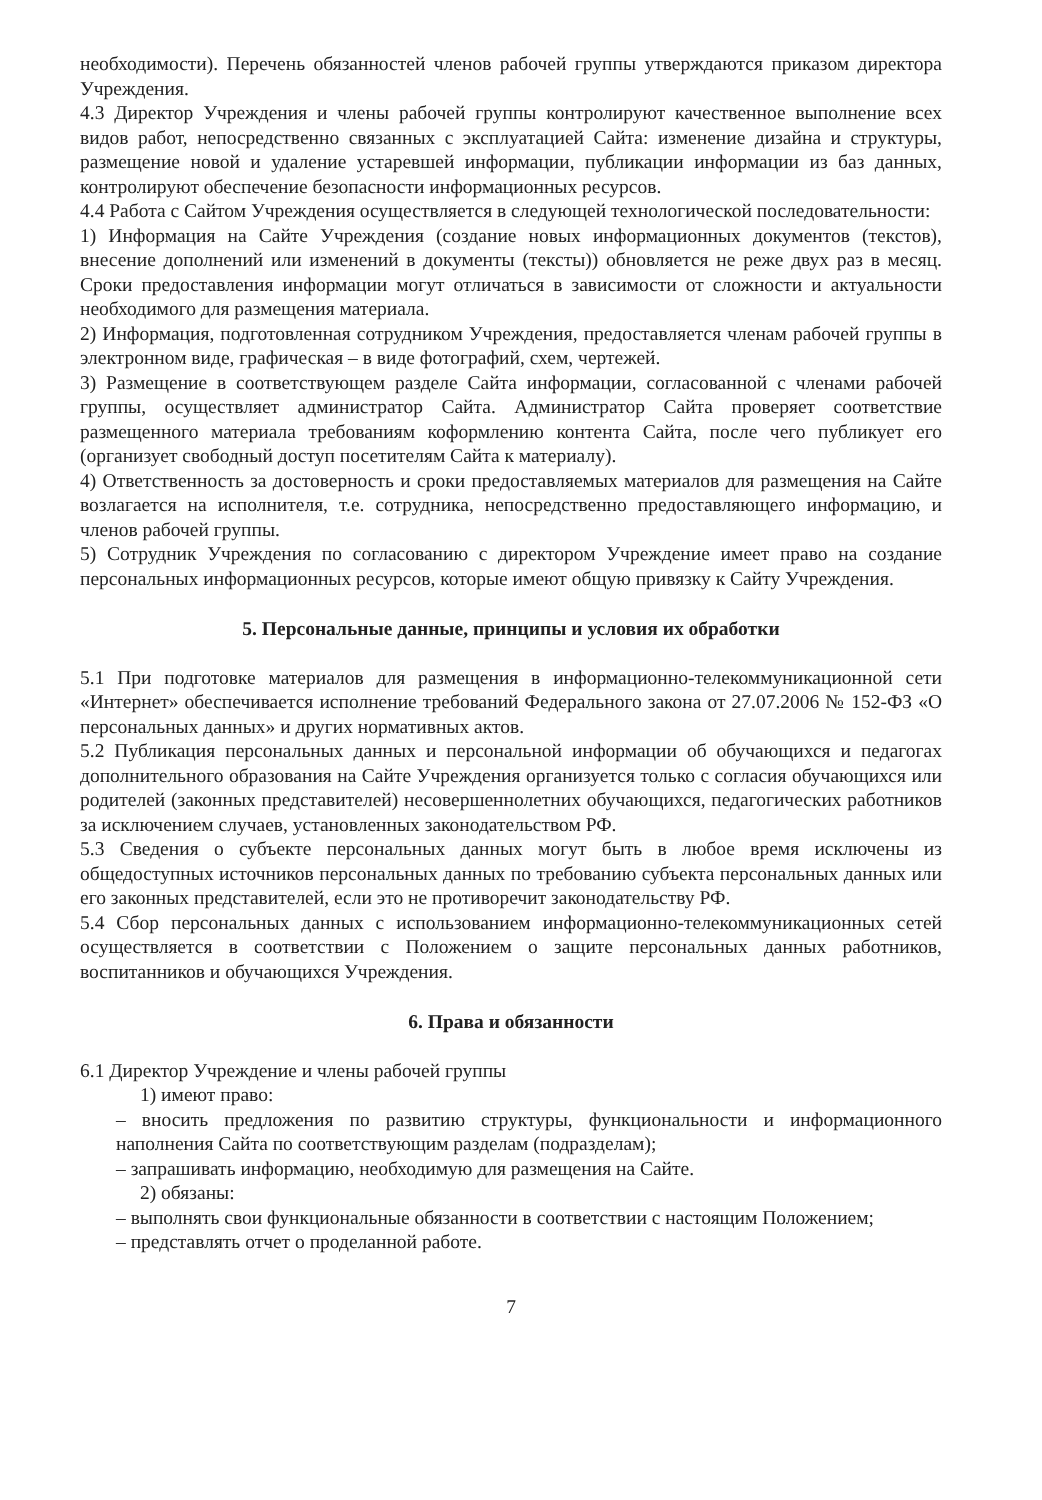необходимости). Перечень обязанностей членов рабочей группы утверждаются приказом директора Учреждения.
4.3 Директор Учреждения и члены рабочей группы контролируют качественное выполнение всех видов работ, непосредственно связанных с эксплуатацией Сайта: изменение дизайна и структуры, размещение новой и удаление устаревшей информации, публикации информации из баз данных, контролируют обеспечение безопасности информационных ресурсов.
4.4 Работа с Сайтом Учреждения осуществляется в следующей технологической последовательности:
1) Информация на Сайте Учреждения (создание новых информационных документов (текстов), внесение дополнений или изменений в документы (тексты)) обновляется не реже двух раз в месяц. Сроки предоставления информации могут отличаться в зависимости от сложности и актуальности необходимого для размещения материала.
2) Информация, подготовленная сотрудником Учреждения, предоставляется членам рабочей группы в электронном виде, графическая – в виде фотографий, схем, чертежей.
3) Размещение в соответствующем разделе Сайта информации, согласованной с членами рабочей группы, осуществляет администратор Сайта. Администратор Сайта проверяет соответствие размещенного материала требованиям коформлению контента Сайта, после чего публикует его (организует свободный доступ посетителям Сайта к материалу).
4) Ответственность за достоверность и сроки предоставляемых материалов для размещения на Сайте возлагается на исполнителя, т.е. сотрудника, непосредственно предоставляющего информацию, и членов рабочей группы.
5) Сотрудник Учреждения по согласованию с директором Учреждение имеет право на создание персональных информационных ресурсов, которые имеют общую привязку к Сайту Учреждения.
5. Персональные данные, принципы и условия их обработки
5.1 При подготовке материалов для размещения в информационно-телекоммуникационной сети «Интернет» обеспечивается исполнение требований Федерального закона от 27.07.2006 № 152-ФЗ «О персональных данных» и других нормативных актов.
5.2 Публикация персональных данных и персональной информации об обучающихся и педагогах дополнительного образования на Сайте Учреждения организуется только с согласия обучающихся или родителей (законных представителей) несовершеннолетних обучающихся, педагогических работников за исключением случаев, установленных законодательством РФ.
5.3 Сведения о субъекте персональных данных могут быть в любое время исключены из общедоступных источников персональных данных по требованию субъекта персональных данных или его законных представителей, если это не противоречит законодательству РФ.
5.4 Сбор персональных данных с использованием информационно-телекоммуникационных сетей осуществляется в соответствии с Положением о защите персональных данных работников, воспитанников и обучающихся Учреждения.
6. Права и обязанности
6.1 Директор Учреждение и члены рабочей группы
1) имеют право:
– вносить предложения по развитию структуры, функциональности и информационного наполнения Сайта по соответствующим разделам (подразделам);
– запрашивать информацию, необходимую для размещения на Сайте.
2) обязаны:
– выполнять свои функциональные обязанности в соответствии с настоящим Положением;
– представлять отчет о проделанной работе.
7